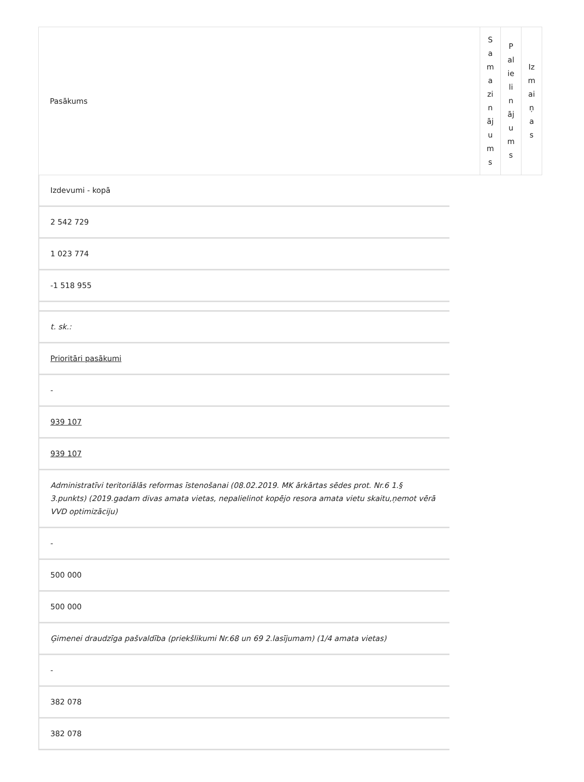| Pasākums | S a m a zi n āj u m s | P al ie li n āj u m s | Iz m ai ņ a s |
Izdevumi - kopā
2 542 729
1 023 774
-1 518 955
t. sk.:
Prioritāri pasākumi
-
939 107
939 107
Administratīvi teritoriālās reformas īstenošanai (08.02.2019. MK ārkārtas sēdes prot. Nr.6 1.§ 3.punkts) (2019.gadam divas amata vietas, nepalielinot kopējo resora amata vietu skaitu,ņemot vērā VVD optimizāciju)
-
500 000
500 000
Ģimenei draudzīga pašvaldība (priekšlikumi Nr.68 un 69 2.lasījumam) (1/4 amata vietas)
-
382 078
382 078